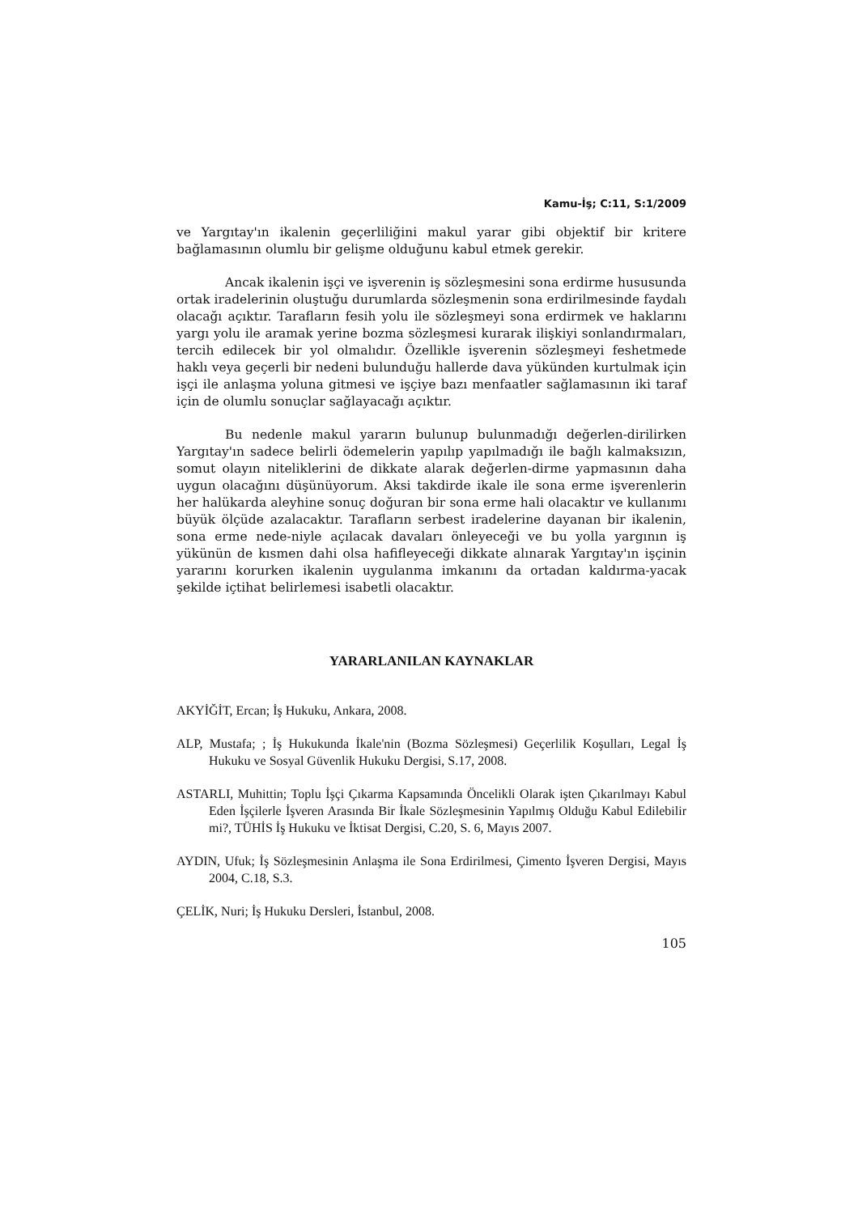Kamu-İş; C:11, S:1/2009
ve Yargıtay'ın ikalenin geçerliliğini makul yarar gibi objektif bir kritere bağlamasının olumlu bir gelişme olduğunu kabul etmek gerekir.
Ancak ikalenin işçi ve işverenin iş sözleşmesini sona erdirme hususunda ortak iradelerinin oluştuğu durumlarda sözleşmenin sona erdirilmesinde faydalı olacağı açıktır. Tarafların fesih yolu ile sözleşmeyi sona erdirmek ve haklarını yargı yolu ile aramak yerine bozma sözleşmesi kurarak ilişkiyi sonlandırmaları, tercih edilecek bir yol olmalıdır. Özellikle işverenin sözleşmeyi feshetmede haklı veya geçerli bir nedeni bulunduğu hallerde dava yükünden kurtulmak için işçi ile anlaşma yoluna gitmesi ve işçiye bazı menfaatler sağlamasının iki taraf için de olumlu sonuçlar sağlayacağı açıktır.
Bu nedenle makul yararın bulunup bulunmadığı değerlen-dirilirken Yargıtay'ın sadece belirli ödemelerin yapılıp yapılmadığı ile bağlı kalmaksızın, somut olayın niteliklerini de dikkate alarak değerlen-dirme yapmasının daha uygun olacağını düşünüyorum. Aksi takdirde ikale ile sona erme işverenlerin her halükarda aleyhine sonuç doğuran bir sona erme hali olacaktır ve kullanımı büyük ölçüde azalacaktır. Tarafların serbest iradelerine dayanan bir ikalenin, sona erme nede-niyle açılacak davaları önleyeceği ve bu yolla yargının iş yükünün de kısmen dahi olsa hafifleyeceği dikkate alınarak Yargıtay'ın işçinin yararını korurken ikalenin uygulanma imkanını da ortadan kaldırma-yacak şekilde içtihat belirlemesi isabetli olacaktır.
YARARLANILAN KAYNAKLAR
AKYİĞİT, Ercan; İş Hukuku, Ankara, 2008.
ALP, Mustafa; ; İş Hukukunda İkale'nin (Bozma Sözleşmesi) Geçerlilik Koşulları, Legal İş Hukuku ve Sosyal Güvenlik Hukuku Dergisi, S.17, 2008.
ASTARLI, Muhittin; Toplu İşçi Çıkarma Kapsamında Öncelikli Olarak işten Çıkarılmayı Kabul Eden İşçilerle İşveren Arasında Bir İkale Sözleşmesinin Yapılmış Olduğu Kabul Edilebilir mi?, TÜHİS İş Hukuku ve İktisat Dergisi, C.20, S. 6, Mayıs 2007.
AYDIN, Ufuk; İş Sözleşmesinin Anlaşma ile Sona Erdirilmesi, Çimento İşveren Dergisi, Mayıs 2004, C.18, S.3.
ÇELİK, Nuri; İş Hukuku Dersleri, İstanbul, 2008.
105